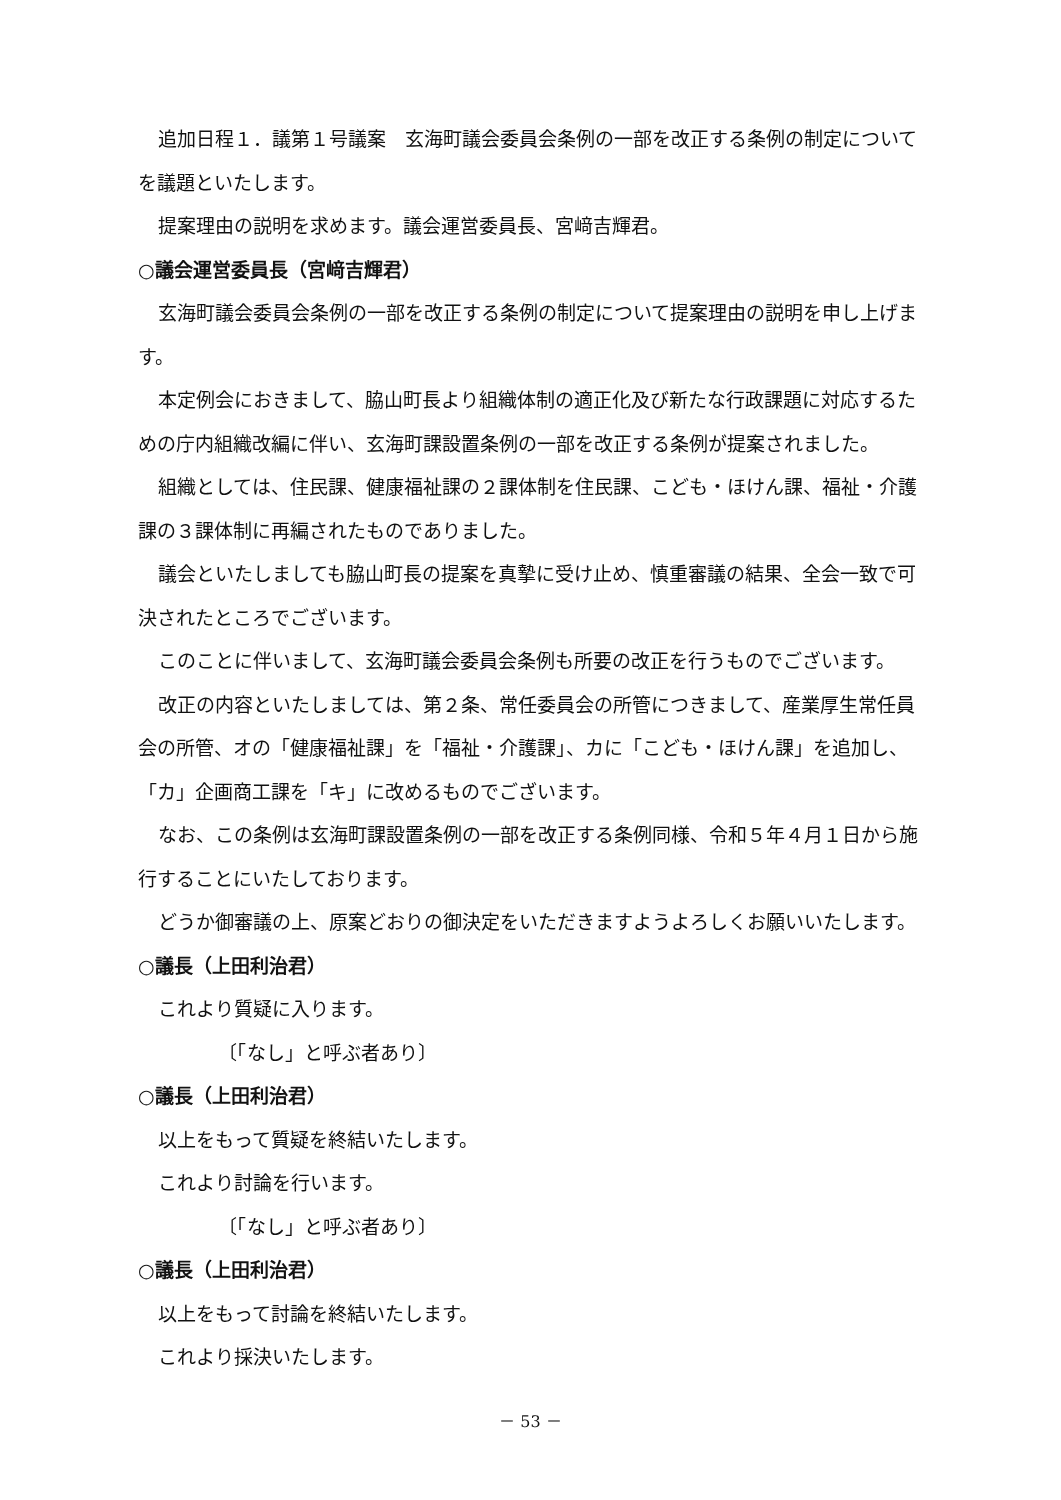追加日程１．議第１号議案　玄海町議会委員会条例の一部を改正する条例の制定についてを議題といたします。
提案理由の説明を求めます。議会運営委員長、宮﨑吉輝君。
○議会運営委員長（宮﨑吉輝君）
玄海町議会委員会条例の一部を改正する条例の制定について提案理由の説明を申し上げます。
本定例会におきまして、脇山町長より組織体制の適正化及び新たな行政課題に対応するための庁内組織改編に伴い、玄海町課設置条例の一部を改正する条例が提案されました。
組織としては、住民課、健康福祉課の２課体制を住民課、こども・ほけん課、福祉・介護課の３課体制に再編されたものでありました。
議会といたしましても脇山町長の提案を真摯に受け止め、慎重審議の結果、全会一致で可決されたところでございます。
このことに伴いまして、玄海町議会委員会条例も所要の改正を行うものでございます。
改正の内容といたしましては、第２条、常任委員会の所管につきまして、産業厚生常任員会の所管、オの「健康福祉課」を「福祉・介護課」、カに「こども・ほけん課」を追加し、「カ」企画商工課を「キ」に改めるものでございます。
なお、この条例は玄海町課設置条例の一部を改正する条例同様、令和５年４月１日から施行することにいたしております。
どうか御審議の上、原案どおりの御決定をいただきますようよろしくお願いいたします。
○議長（上田利治君）
これより質疑に入ります。
〔「なし」と呼ぶ者あり〕
○議長（上田利治君）
以上をもって質疑を終結いたします。
これより討論を行います。
〔「なし」と呼ぶ者あり〕
○議長（上田利治君）
以上をもって討論を終結いたします。
これより採決いたします。
－ 53 －